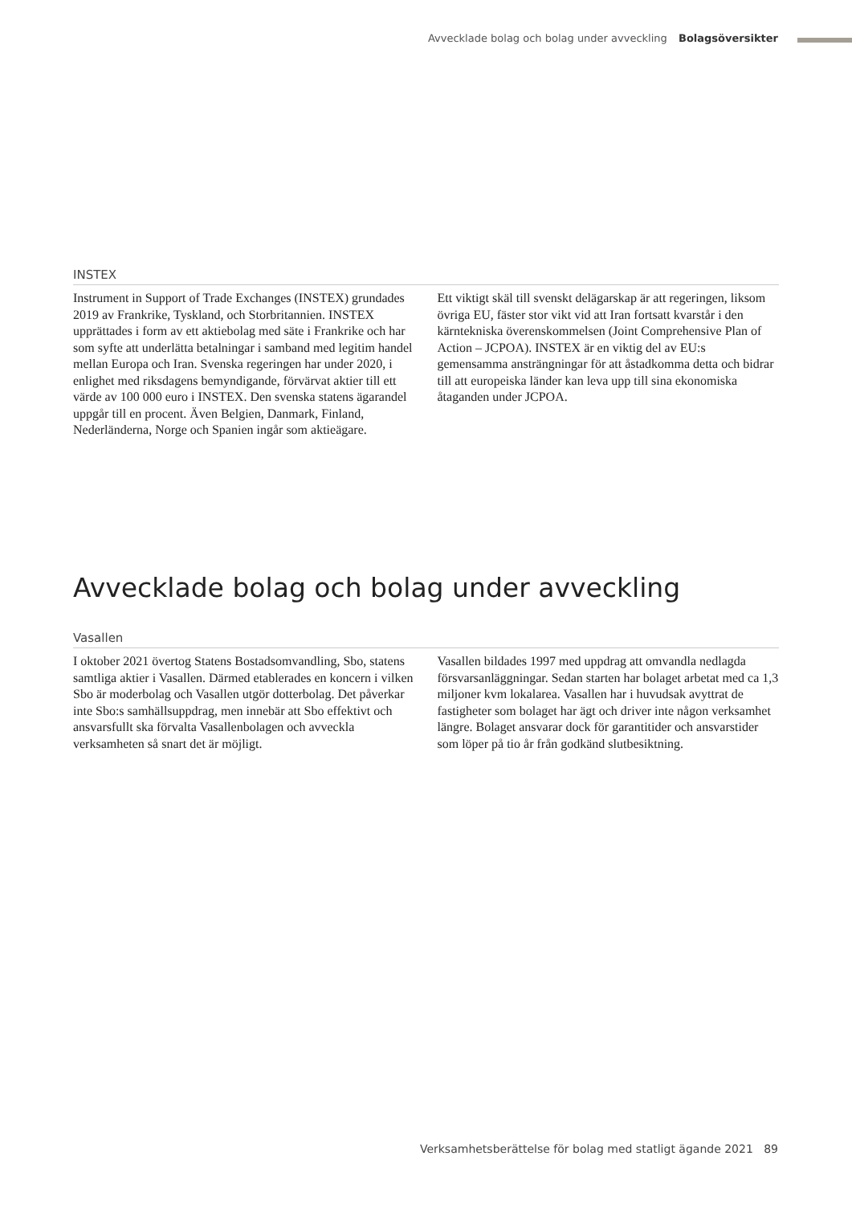Avvecklade bolag och bolag under avveckling Bolagsöversikter
INSTEX
Instrument in Support of Trade Exchanges (INSTEX) grundades 2019 av Frankrike, Tyskland, och Storbritannien. INSTEX upprättades i form av ett aktiebolag med säte i Frankrike och har som syfte att underlätta betalningar i samband med legitim handel mellan Europa och Iran. Svenska regeringen har under 2020, i enlighet med riksdagens bemyndigande, förvärvat aktier till ett värde av 100 000 euro i INSTEX. Den svenska statens ägarandel uppgår till en procent. Även Belgien, Danmark, Finland, Nederländerna, Norge och Spanien ingår som aktieägare.
Ett viktigt skäl till svenskt delägarskap är att regeringen, liksom övriga EU, fäster stor vikt vid att Iran fortsatt kvarstår i den kärntekniska överenskommelsen (Joint Comprehensive Plan of Action – JCPOA). INSTEX är en viktig del av EU:s gemensamma ansträngningar för att åstadkomma detta och bidrar till att europeiska länder kan leva upp till sina ekonomiska åtaganden under JCPOA.
Avvecklade bolag och bolag under avveckling
Vasallen
I oktober 2021 övertog Statens Bostadsomvandling, Sbo, statens samtliga aktier i Vasallen. Därmed etablerades en koncern i vilken Sbo är moderbolag och Vasallen utgör dotterbolag. Det påverkar inte Sbo:s samhällsuppdrag, men innebär att Sbo effektivt och ansvarsfullt ska förvalta Vasallenbolagen och avveckla verksamheten så snart det är möjligt.
Vasallen bildades 1997 med uppdrag att omvandla nedlagda försvarsanläggningar. Sedan starten har bolaget arbetat med ca 1,3 miljoner kvm lokalarea. Vasallen har i huvudsak avyttrat de fastigheter som bolaget har ägt och driver inte någon verksamhet längre. Bolaget ansvarar dock för garantitider och ansvarstider som löper på tio år från godkänd slutbesiktning.
Verksamhetsberättelse för bolag med statligt ägande 2021 89